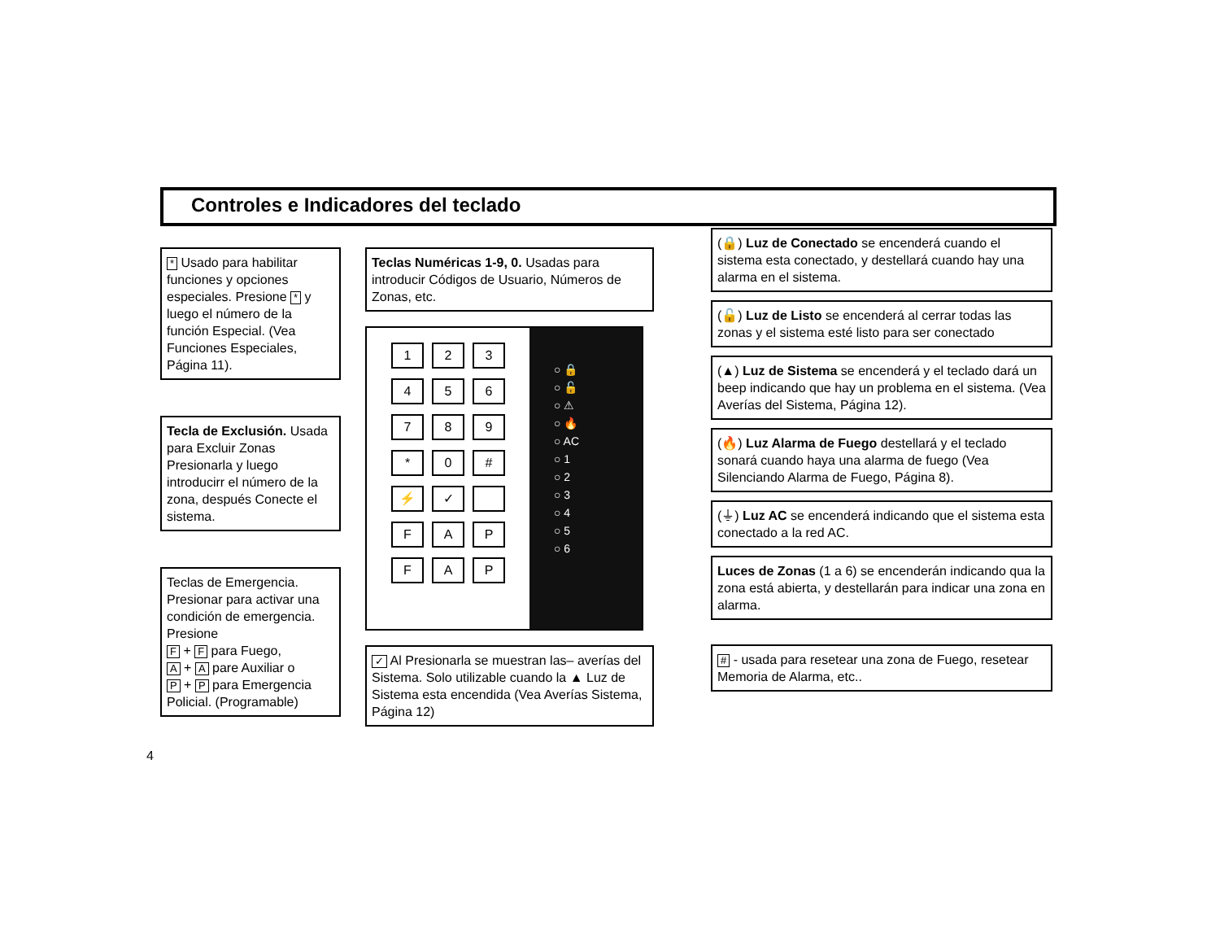Controles e Indicadores del teclado
* Usado para habilitar funciones y opciones especiales. Presione * y luego el número de la función Especial. (Vea Funciones Especiales, Página 11).
Tecla de Exclusión. Usada para Excluir Zonas Presionarla y luego introducirr el número de la zona, después Conecte el sistema.
Teclas de Emergencia. Presionar para activar una condición de emergencia. Presione
F + F para Fuego,
A + A pare Auxiliar o
P + P para Emergencia Policial. (Programable)
Teclas Numéricas 1-9, 0. Usadas para introducir Códigos de Usuario, Números de Zonas, etc.
123456789 * 0 # ⚡ ✓ FAPFAP
○ 🔒
○ 🔓
○ ⚠
○ 🔥
○ AC
○ 1
○ 2
○ 3
○ 4
○ 5
○ 6
✓ Al Presionarla se muestran las– averías del Sistema. Solo utilizable cuando la ▲ Luz de Sistema esta encendida (Vea Averías Sistema, Página 12)
(🔒) Luz de Conectado se encenderá cuando el sistema esta conectado, y destellará cuando hay una alarma en el sistema.
(🔓) Luz de Listo se encenderá al cerrar todas las zonas y el sistema esté listo para ser conectado
(▲) Luz de Sistema se encenderá y el teclado dará un beep indicando que hay un problema en el sistema. (Vea Averías del Sistema, Página 12).
(🔥) Luz Alarma de Fuego destellará y el teclado sonará cuando haya una alarma de fuego (Vea Silenciando Alarma de Fuego, Página 8).
(⏚) Luz AC se encenderá indicando que el sistema esta conectado a la red AC.
Luces de Zonas (1 a 6) se encenderán indicando qua la zona está abierta, y destellarán para indicar una zona en alarma.
# - usada para resetear una zona de Fuego, resetear Memoria de Alarma, etc..
4